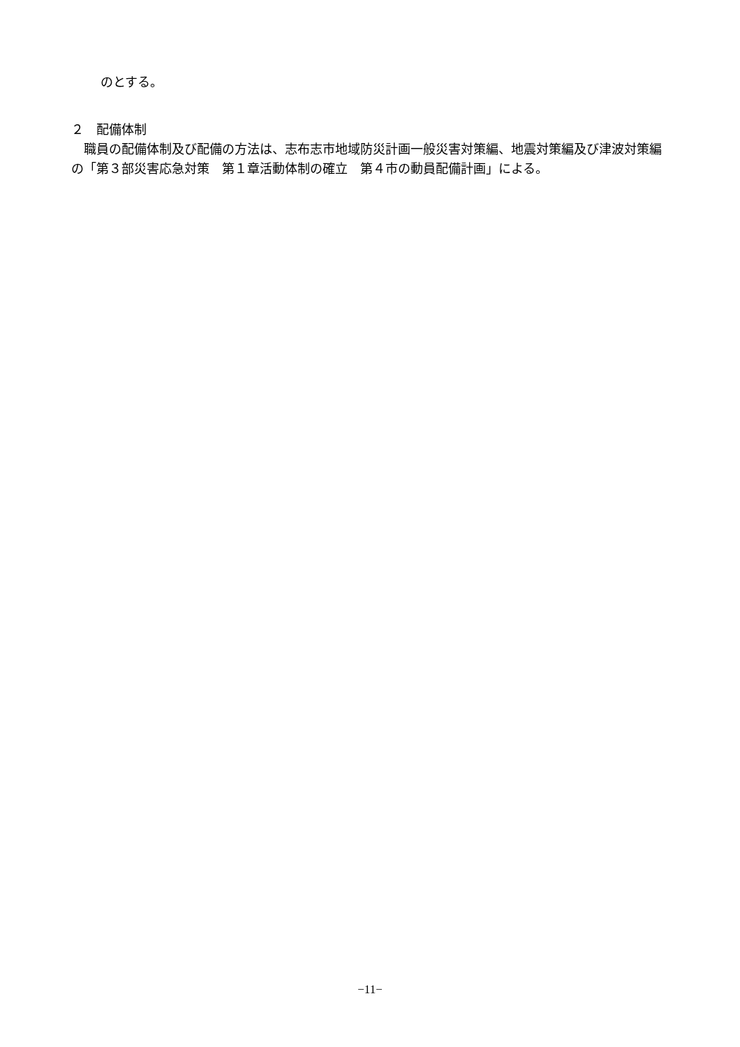のとする。
２　配備体制
　職員の配備体制及び配備の方法は、志布志市地域防災計画一般災害対策編、地震対策編及び津波対策編の「第３部災害応急対策　第１章活動体制の確立　第４市の動員配備計画」による。
−11−